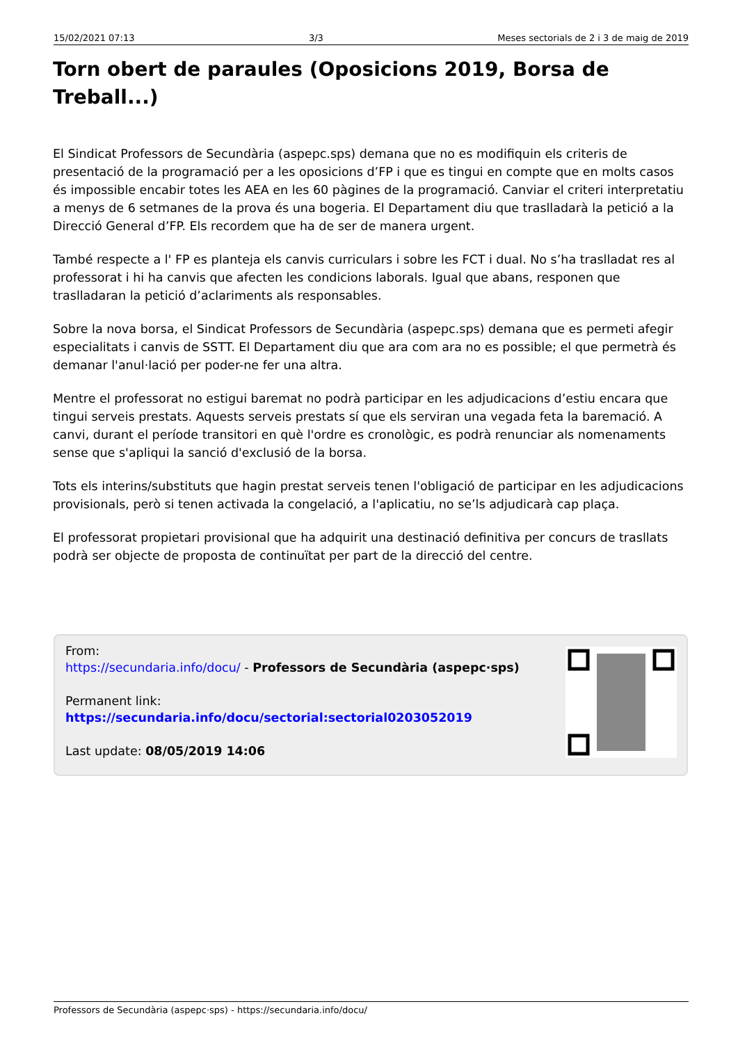15/02/2021 07:13 3/3 Meses sectorials de 2 i 3 de maig de 2019
Torn obert de paraules (Oposicions 2019, Borsa de Treball...)
El Sindicat Professors de Secundària (aspepc.sps) demana que no es modifiquin els criteris de presentació de la programació per a les oposicions d’FP i que es tingui en compte que en molts casos és impossible encabir totes les AEA en les 60 pàgines de la programació. Canviar el criteri interpretatiu a menys de 6 setmanes de la prova és una bogeria. El Departament diu que traslladarà la petició a la Direcció General d’FP. Els recordem que ha de ser de manera urgent.
També respecte a l' FP es planteja els canvis curriculars i sobre les FCT i dual. No s’ha traslladat res al professorat i hi ha canvis que afecten les condicions laborals. Igual que abans, responen que traslladaran la petició d’aclariments als responsables.
Sobre la nova borsa, el Sindicat Professors de Secundària (aspepc.sps) demana que es permeti afegir especialitats i canvis de SSTT. El Departament diu que ara com ara no es possible; el que permetrà és demanar l'anul·lació per poder-ne fer una altra.
Mentre el professorat no estigui baremat no podrà participar en les adjudicacions d’estiu encara que tingui serveis prestats. Aquests serveis prestats sí que els serviran una vegada feta la baremació. A canvi, durant el període transitori en què l'ordre es cronològic, es podrà renunciar als nomenaments sense que s'apliqui la sanció d'exclusió de la borsa.
Tots els interins/substituts que hagin prestat serveis tenen l'obligació de participar en les adjudicacions provisionals, però si tenen activada la congelació, a l'aplicatiu, no se’ls adjudicarà cap plaça.
El professorat propietari provisional que ha adquirit una destinació definitiva per concurs de trasllats podrà ser objecte de proposta de continuïtat per part de la direcció del centre.
From:
https://secundaria.info/docu/ - Professors de Secundària (aspepc·sps)
Permanent link:
https://secundaria.info/docu/sectorial:sectorial0203052019
Last update: 08/05/2019 14:06
Professors de Secundària (aspepc·sps) - https://secundaria.info/docu/